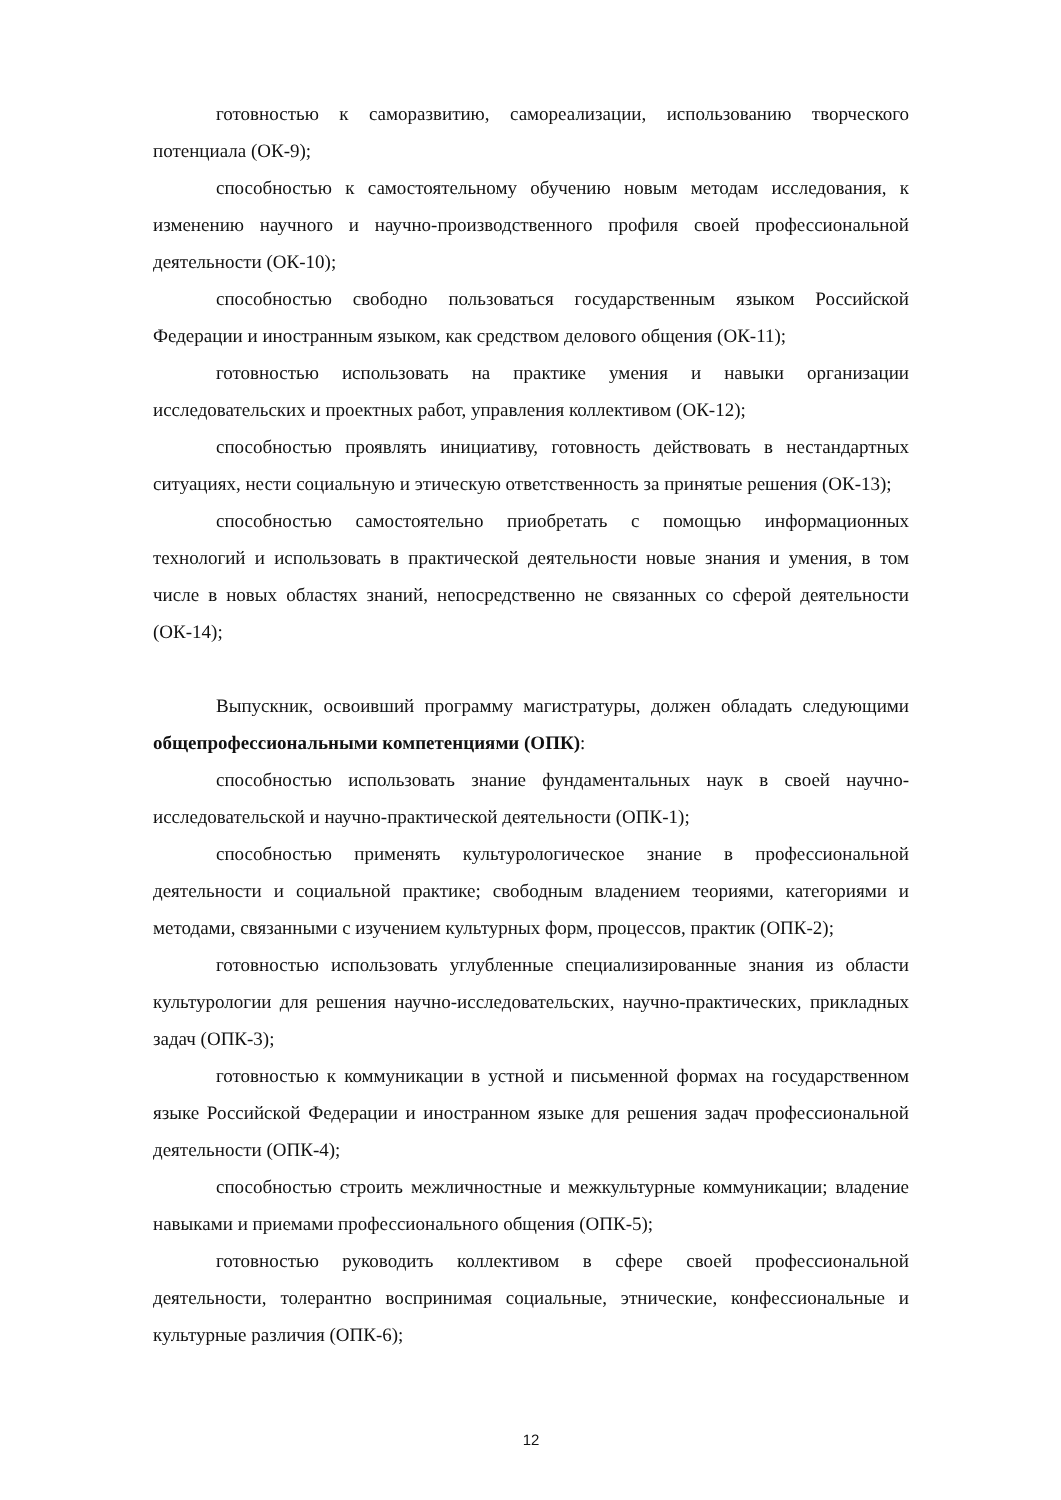готовностью к саморазвитию, самореализации, использованию творческого потенциала (ОК-9);
способностью к самостоятельному обучению новым методам исследования, к изменению научного и научно-производственного профиля своей профессиональной деятельности (ОК-10);
способностью свободно пользоваться государственным языком Российской Федерации и иностранным языком, как средством делового общения (ОК-11);
готовностью использовать на практике умения и навыки организации исследовательских и проектных работ, управления коллективом (ОК-12);
способностью проявлять инициативу, готовность действовать в нестандартных ситуациях, нести социальную и этическую ответственность за принятые решения (ОК-13);
способностью самостоятельно приобретать с помощью информационных технологий и использовать в практической деятельности новые знания и умения, в том числе в новых областях знаний, непосредственно не связанных со сферой деятельности (ОК-14);
Выпускник, освоивший программу магистратуры, должен обладать следующими общепрофессиональными компетенциями (ОПК):
способностью использовать знание фундаментальных наук в своей научно-исследовательской и научно-практической деятельности (ОПК-1);
способностью применять культурологическое знание в профессиональной деятельности и социальной практике; свободным владением теориями, категориями и методами, связанными с изучением культурных форм, процессов, практик (ОПК-2);
готовностью использовать углубленные специализированные знания из области культурологии для решения научно-исследовательских, научно-практических, прикладных задач (ОПК-3);
готовностью к коммуникации в устной и письменной формах на государственном языке Российской Федерации и иностранном языке для решения задач профессиональной деятельности (ОПК-4);
способностью строить межличностные и межкультурные коммуникации; владение навыками и приемами профессионального общения (ОПК-5);
готовностью руководить коллективом в сфере своей профессиональной деятельности, толерантно воспринимая социальные, этнические, конфессиональные и культурные различия (ОПК-6);
12